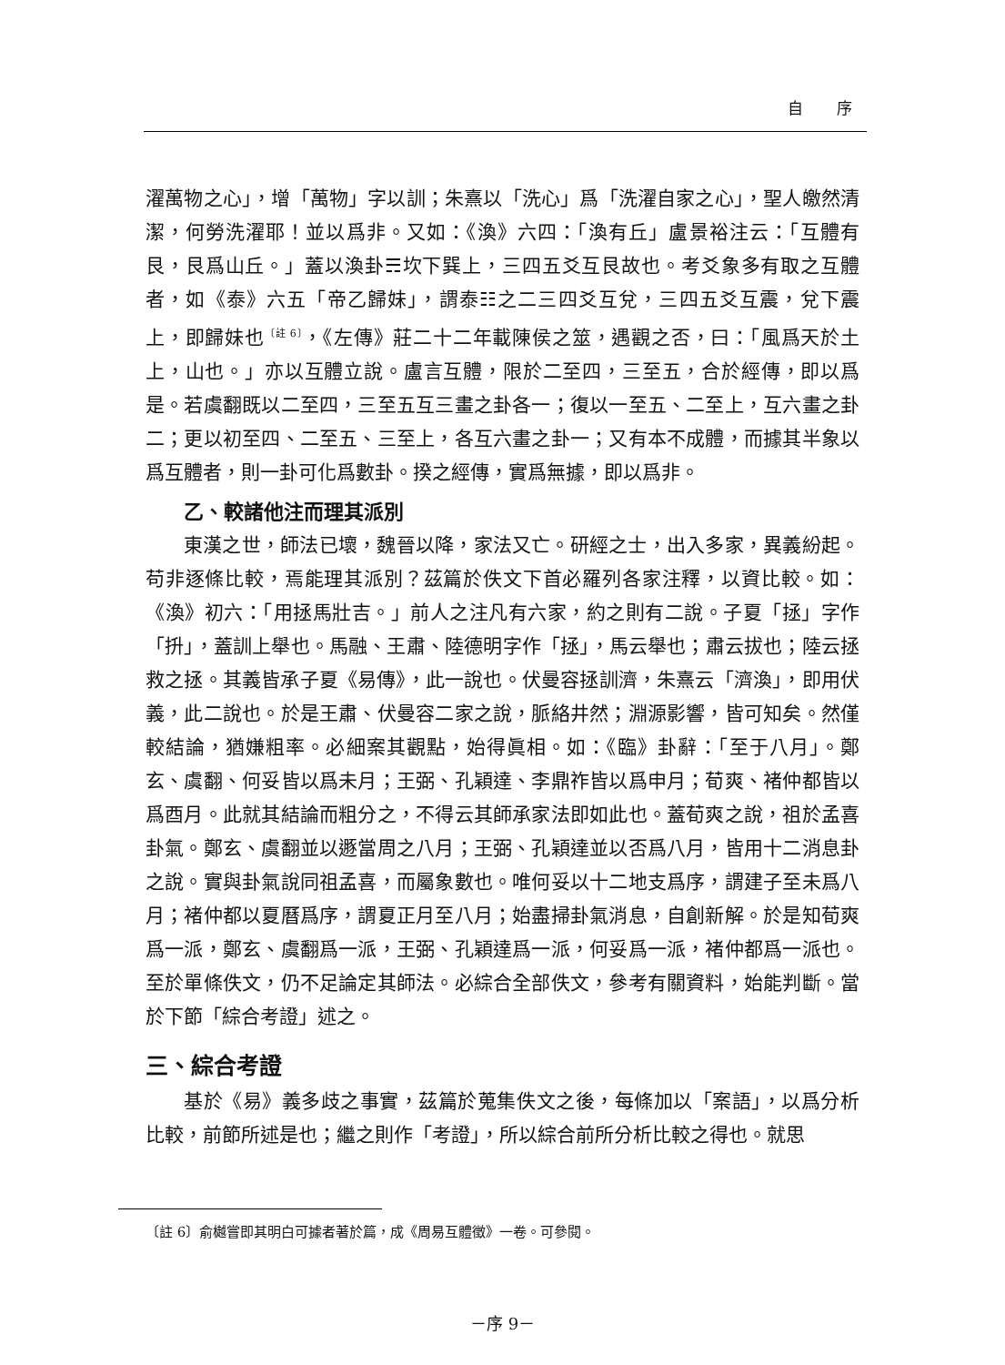自 序
濯萬物之心」，增「萬物」字以訓；朱熹以「洗心」爲「洗濯自家之心」，聖人皦然清潔，何勞洗濯耶！並以爲非。又如：《渙》六四：「渙有丘」盧景裕注云：「互體有艮，艮爲山丘。」蓋以渙卦☴坎下巽上，三四五爻互艮故也。考爻象多有取之互體者，如《泰》六五「帝乙歸妹」，謂泰☷之二三四爻互兌，三四五爻互震，兌下震上，即歸妹也<sup>〔註 6〕</sup>，《左傳》莊二十二年載陳侯之筮，遇觀之否，曰：「風爲天於土上，山也。」亦以互體立說。盧言互體，限於二至四，三至五，合於經傳，即以爲是。若虞翻既以二至四，三至五互三畫之卦各一；復以一至五、二至上，互六畫之卦二；更以初至四、二至五、三至上，各互六畫之卦一；又有本不成體，而據其半象以爲互體者，則一卦可化爲數卦。揆之經傳，實爲無據，即以爲非。
乙、較諸他注而理其派別
東漢之世，師法已壞，魏晉以降，家法又亡。研經之士，出入多家，異義紛起。苟非逐條比較，焉能理其派別？茲篇於佚文下首必羅列各家注釋，以資比較。如：《渙》初六：「用拯馬壯吉。」前人之注凡有六家，約之則有二說。子夏「拯」字作「抍」，蓋訓上舉也。馬融、王肅、陸德明字作「拯」，馬云舉也；肅云拔也；陸云拯救之拯。其義皆承子夏《易傳》，此一說也。伏曼容拯訓濟，朱熹云「濟渙」，即用伏義，此二說也。於是王肅、伏曼容二家之說，脈絡井然；淵源影響，皆可知矣。然僅較結論，猶嫌粗率。必細案其觀點，始得眞相。如：《臨》卦辭：「至于八月」。鄭玄、虞翻、何妥皆以爲未月；王弼、孔穎達、李鼎祚皆以爲申月；荀爽、褚仲都皆以爲酉月。此就其結論而粗分之，不得云其師承家法即如此也。蓋荀爽之說，祖於孟喜卦氣。鄭玄、虞翻並以遯當周之八月；王弼、孔穎達並以否爲八月，皆用十二消息卦之說。實與卦氣說同祖孟喜，而屬象數也。唯何妥以十二地支爲序，謂建子至未爲八月；褚仲都以夏曆爲序，謂夏正月至八月；始盡掃卦氣消息，自創新解。於是知荀爽爲一派，鄭玄、虞翻爲一派，王弼、孔穎達爲一派，何妥爲一派，褚仲都爲一派也。至於單條佚文，仍不足論定其師法。必綜合全部佚文，參考有關資料，始能判斷。當於下節「綜合考證」述之。
三、綜合考證
基於《易》義多歧之事實，茲篇於蒐集佚文之後，每條加以「案語」，以爲分析比較，前節所述是也；繼之則作「考證」，所以綜合前所分析比較之得也。就思
〔註 6〕俞樾嘗即其明白可據者著於篇，成《周易互體徵》一卷。可參閱。
－序 9－